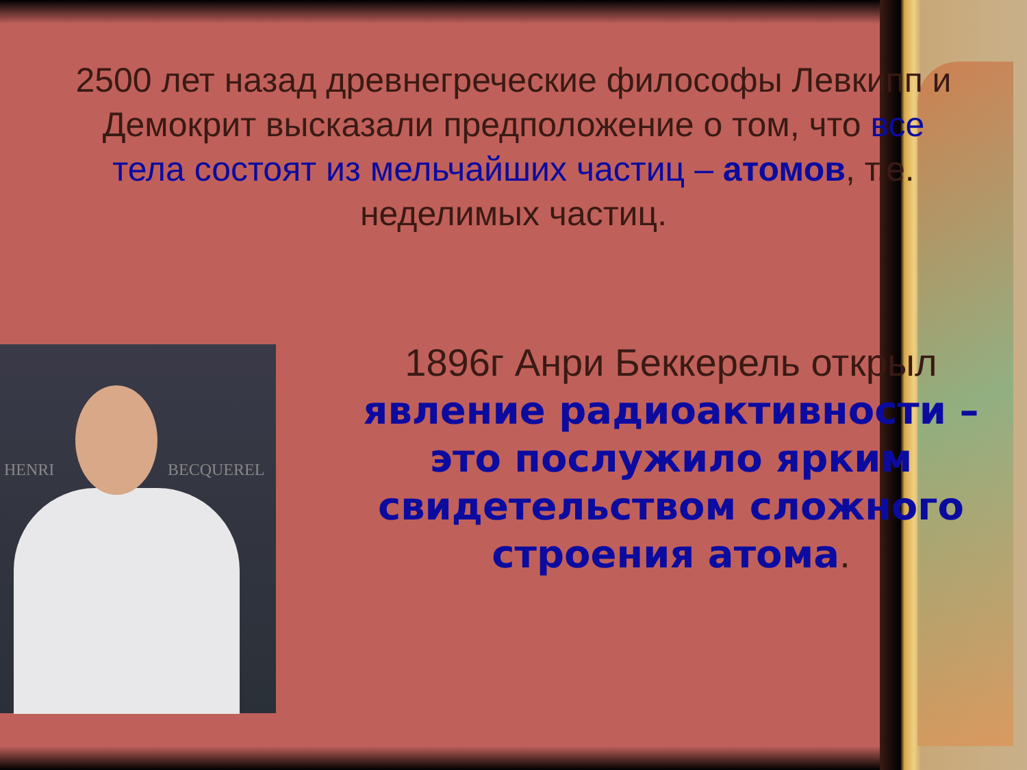2500 лет назад древнегреческие философы Левкипп и Демокрит высказали предположение о том, что все тела состоят из мельчайших частиц – атомов, т.е. неделимых частиц.
HENRI BECQUEREL
1896г Анри Беккерель открыл явление радиоактивности – это послужило ярким свидетельством сложного строения атома.